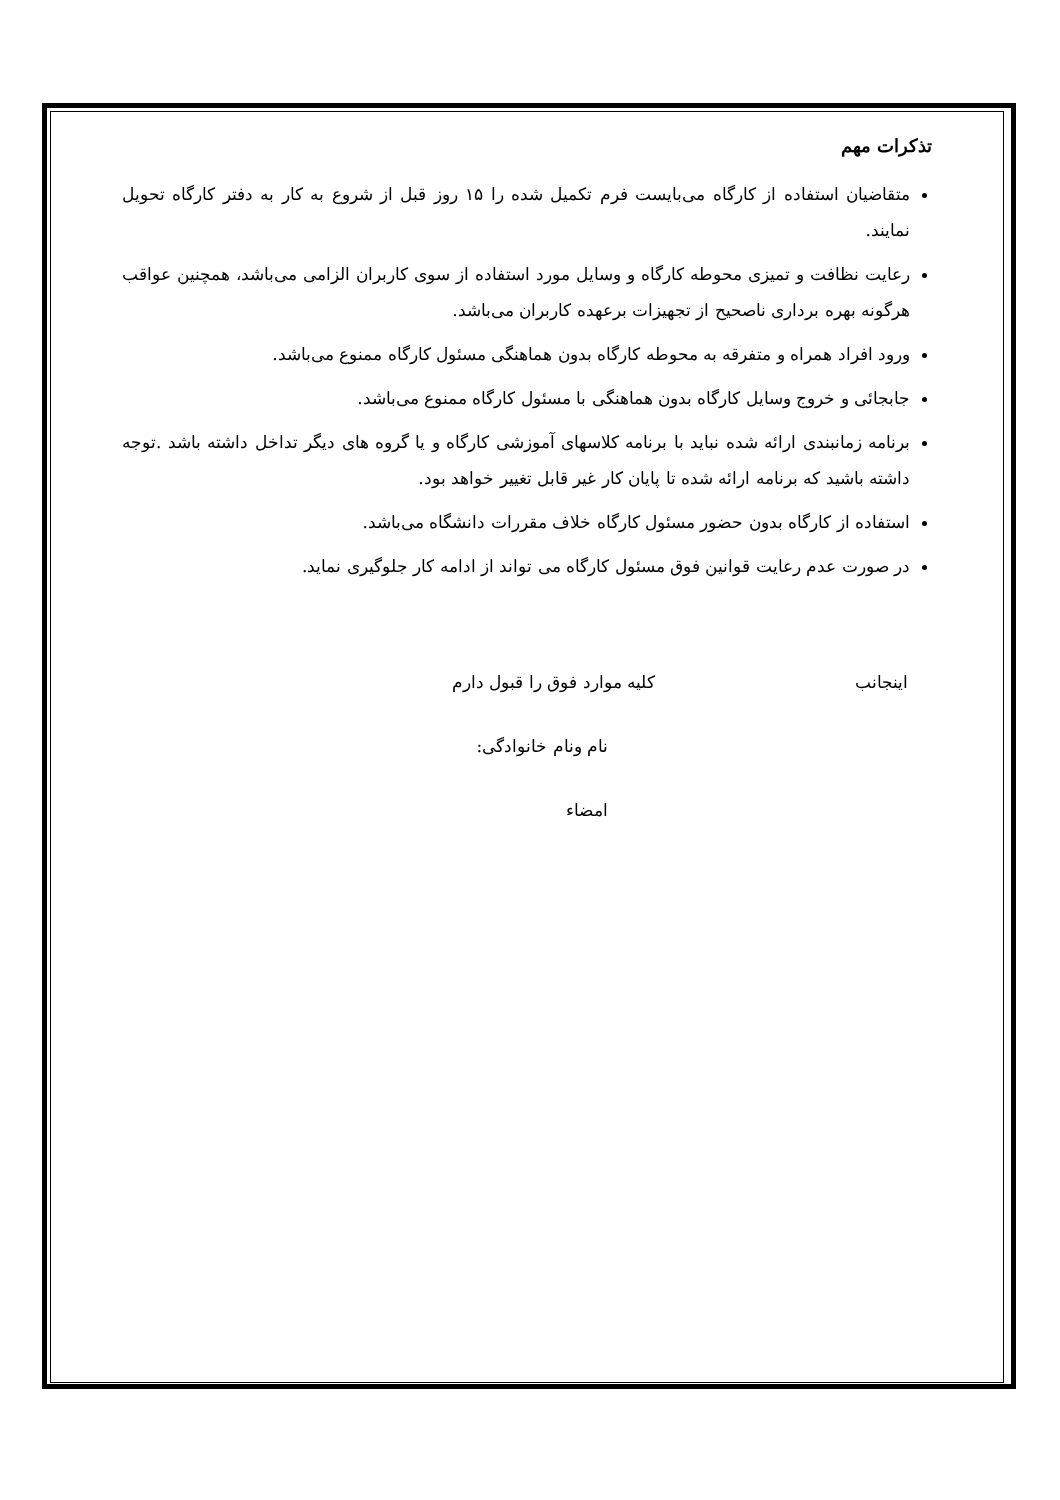تذکرات مهم
متقاضیان استفاده از کارگاه می‌بایست فرم تکمیل شده را ۱۵ روز قبل از شروع به کار به دفتر کارگاه تحویل نمایند.
رعایت نظافت و تمیزی محوطه کارگاه و وسایل مورد استفاده از سوی کاربران الزامی می‌باشد، همچنین عواقب هرگونه بهره برداری ناصحیح از تجهیزات برعهده کاربران می‌باشد.
ورود افراد همراه و متفرقه به محوطه کارگاه بدون هماهنگی مسئول کارگاه ممنوع می‌باشد.
جابجائی و خروج وسایل کارگاه بدون هماهنگی با مسئول کارگاه ممنوع می‌باشد.
برنامه زمانبندی ارائه شده نباید با برنامه کلاسهای آموزشی کارگاه و یا گروه های دیگر تداخل داشته باشد .توجه داشته باشید که برنامه ارائه شده تا پایان کار غیر قابل تغییر خواهد بود.
استفاده از کارگاه بدون حضور مسئول کارگاه خلاف مقررات دانشگاه می‌باشد.
در صورت عدم رعایت قوانین فوق مسئول کارگاه می تواند از ادامه کار جلوگیری نماید.
اینجانب کلیه موارد فوق را قبول دارم
نام ونام خانوادگی:
امضاء